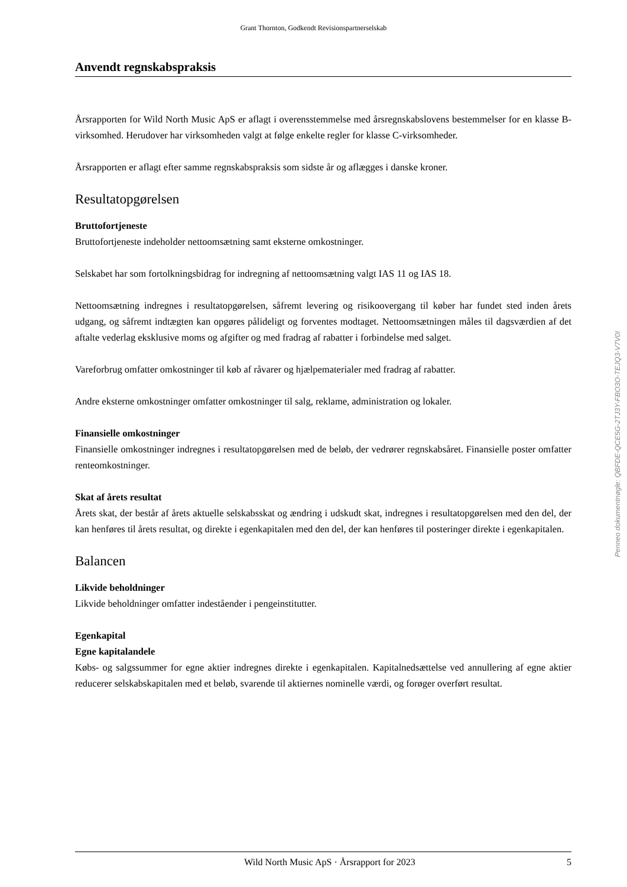Grant Thornton, Godkendt Revisionspartnerselskab
Anvendt regnskabspraksis
Årsrapporten for Wild North Music ApS er aflagt i overensstemmelse med årsregnskabslovens bestemmelser for en klasse B-virksomhed. Herudover har virksomheden valgt at følge enkelte regler for klasse C-virksomheder.
Årsrapporten er aflagt efter samme regnskabspraksis som sidste år og aflægges i danske kroner.
Resultatopgørelsen
Bruttofortjeneste
Bruttofortjeneste indeholder nettoomsætning samt eksterne omkostninger.
Selskabet har som fortolkningsbidrag for indregning af nettoomsætning valgt IAS 11 og IAS 18.
Nettoomsætning indregnes i resultatopgørelsen, såfremt levering og risikoovergang til køber har fundet sted inden årets udgang, og såfremt indtægten kan opgøres pålideligt og forventes modtaget. Nettoomsætningen måles til dagsværdien af det aftalte vederlag eksklusive moms og afgifter og med fradrag af rabatter i forbindelse med salget.
Vareforbrug omfatter omkostninger til køb af råvarer og hjælpematerialer med fradrag af rabatter.
Andre eksterne omkostninger omfatter omkostninger til salg, reklame, administration og lokaler.
Finansielle omkostninger
Finansielle omkostninger indregnes i resultatopgørelsen med de beløb, der vedrører regnskabsåret. Finansielle poster omfatter renteomkostninger.
Skat af årets resultat
Årets skat, der består af årets aktuelle selskabsskat og ændring i udskudt skat, indregnes i resultatopgørelsen med den del, der kan henføres til årets resultat, og direkte i egenkapitalen med den del, der kan henføres til posteringer direkte i egenkapitalen.
Balancen
Likvide beholdninger
Likvide beholdninger omfatter indeståender i pengeinstitutter.
Egenkapital
Egne kapitalandele
Købs- og salgssummer for egne aktier indregnes direkte i egenkapitalen. Kapitalnedsættelse ved annullering af egne aktier reducerer selskabskapitalen med et beløb, svarende til aktiernes nominelle værdi, og forøger overført resultat.
Penneo dokumentnøgle: QBFDE-QCE5G-2TJ3Y-FBO3O-TEJQ3-V7V0I
Wild North Music ApS · Årsrapport for 2023 5